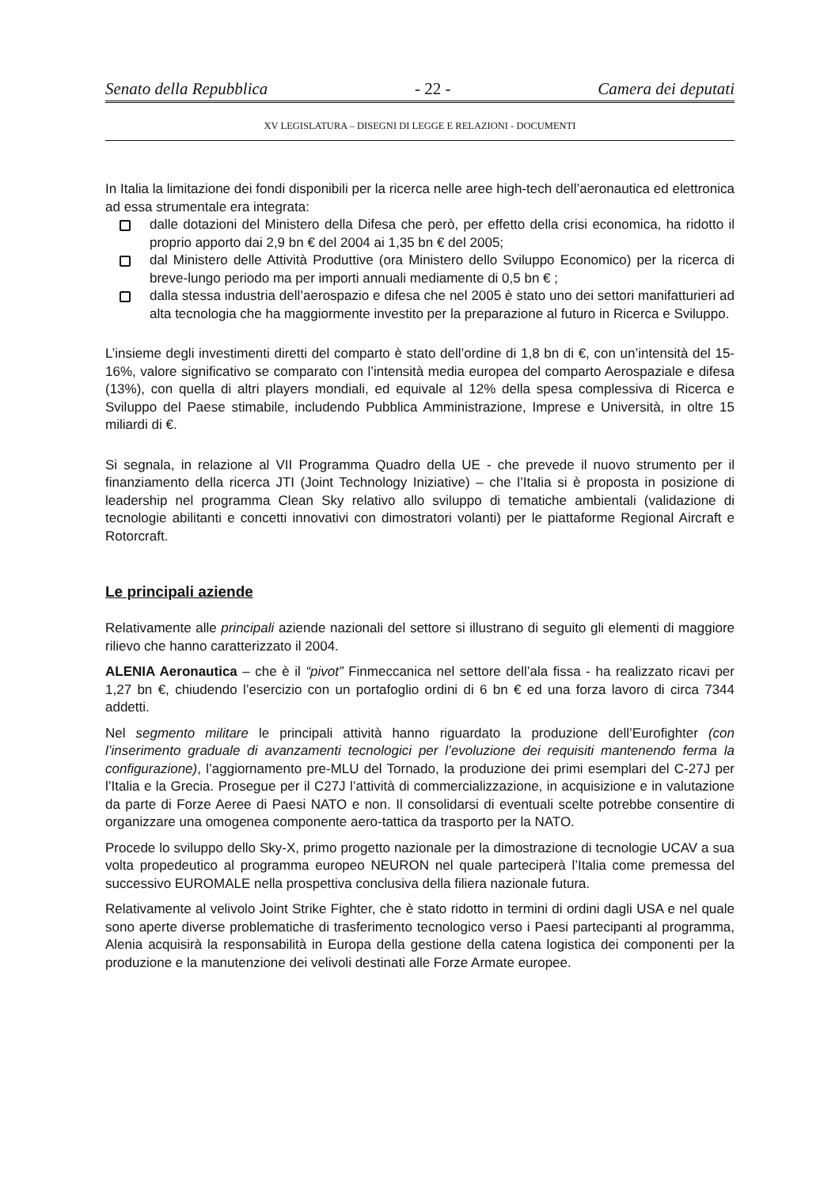Senato della Repubblica - 22 - Camera dei deputati
XV LEGISLATURA – DISEGNI DI LEGGE E RELAZIONI - DOCUMENTI
In Italia la limitazione dei fondi disponibili per la ricerca nelle aree high-tech dell’aeronautica ed elettronica ad essa strumentale era integrata:
dalle dotazioni del Ministero della Difesa che però, per effetto della crisi economica, ha ridotto il proprio apporto dai 2,9 bn € del 2004 ai 1,35 bn € del 2005;
dal Ministero delle Attività Produttive (ora Ministero dello Sviluppo Economico) per la ricerca di breve-lungo periodo ma per importi annuali mediamente di 0,5 bn € ;
dalla stessa industria dell’aerospazio e difesa che nel 2005 è stato uno dei settori manifatturieri ad alta tecnologia che ha maggiormente investito per la preparazione al futuro in Ricerca e Sviluppo.
L’insieme degli investimenti diretti del comparto è stato dell’ordine di 1,8 bn di €, con un’intensità del 15-16%, valore significativo se comparato con l’intensità media europea del comparto Aerospaziale e difesa (13%), con quella di altri players mondiali, ed equivale al 12% della spesa complessiva di Ricerca e Sviluppo del Paese stimabile, includendo Pubblica Amministrazione, Imprese e Università, in oltre 15 miliardi di €.
Si segnala, in relazione al VII Programma Quadro della UE - che prevede il nuovo strumento per il finanziamento della ricerca JTI (Joint Technology Iniziative) – che l’Italia si è proposta in posizione di leadership nel programma Clean Sky relativo allo sviluppo di tematiche ambientali (validazione di tecnologie abilitanti e concetti innovativi con dimostratori volanti) per le piattaforme Regional Aircraft e Rotorcraft.
Le principali aziende
Relativamente alle principali aziende nazionali del settore si illustrano di seguito gli elementi di maggiore rilievo che hanno caratterizzato il 2004.
ALENIA Aeronautica – che è il “pivot” Finmeccanica nel settore dell’ala fissa - ha realizzato ricavi per 1,27 bn €, chiudendo l’esercizio con un portafoglio ordini di 6 bn € ed una forza lavoro di circa 7344 addetti.
Nel segmento militare le principali attività hanno riguardato la produzione dell’Eurofighter (con l’inserimento graduale di avanzamenti tecnologici per l’evoluzione dei requisiti mantenendo ferma la configurazione), l’aggiornamento pre-MLU del Tornado, la produzione dei primi esemplari del C-27J per l’Italia e la Grecia. Prosegue per il C27J l’attività di commercializzazione, in acquisizione e in valutazione da parte di Forze Aeree di Paesi NATO e non. Il consolidarsi di eventuali scelte potrebbe consentire di organizzare una omogenea componente aero-tattica da trasporto per la NATO.
Procede lo sviluppo dello Sky-X, primo progetto nazionale per la dimostrazione di tecnologie UCAV a sua volta propedeutico al programma europeo NEURON nel quale parteciperà l’Italia come premessa del successivo EUROMALE nella prospettiva conclusiva della filiera nazionale futura.
Relativamente al velivolo Joint Strike Fighter, che è stato ridotto in termini di ordini dagli USA e nel quale sono aperte diverse problematiche di trasferimento tecnologico verso i Paesi partecipanti al programma, Alenia acquisirà la responsabilità in Europa della gestione della catena logistica dei componenti per la produzione e la manutenzione dei velivoli destinati alle Forze Armate europee.